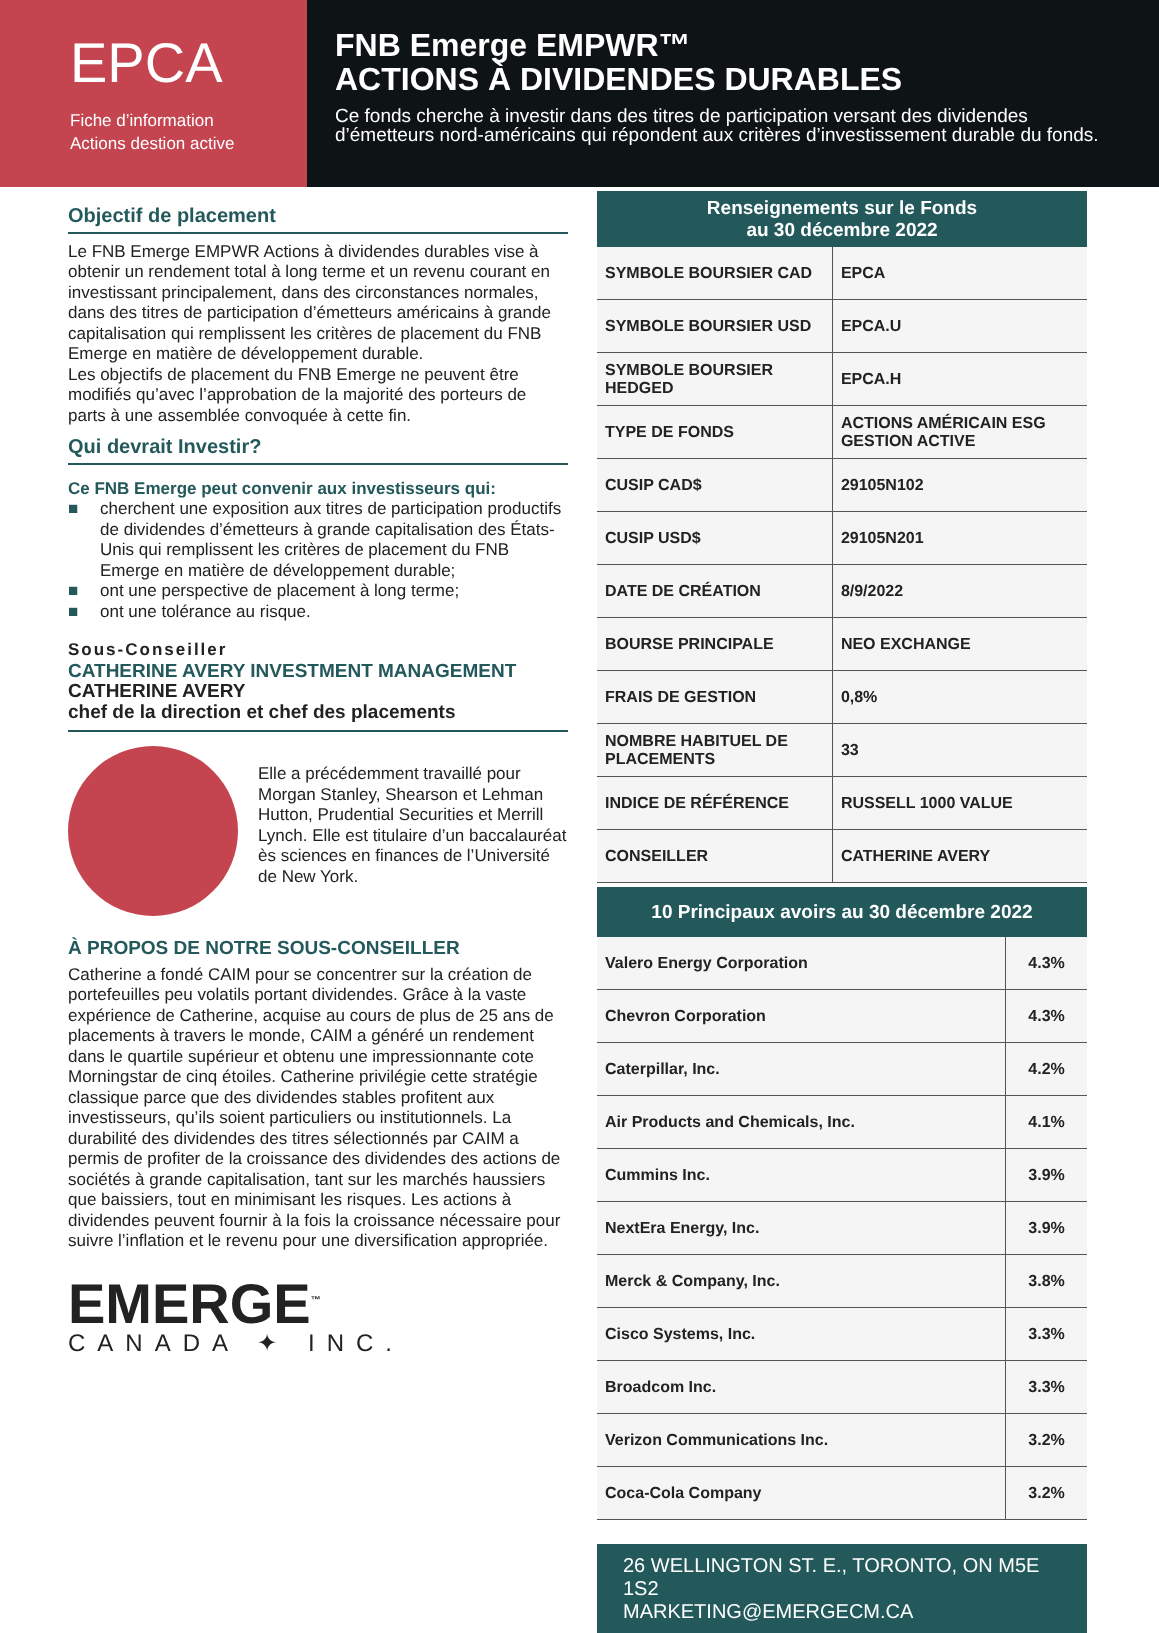EPCA
Fiche d’information
Actions destion active
FNB Emerge EMPWR™
ACTIONS À DIVIDENDES DURABLES
Ce fonds cherche à investir dans des titres de participation versant des dividendes d’émetteurs nord-américains qui répondent aux critères d’investissement durable du fonds.
Objectif de placement
Le FNB Emerge EMPWR Actions à dividendes durables vise à obtenir un rendement total à long terme et un revenu courant en investissant principalement, dans des circonstances normales, dans des titres de participation d’émetteurs américains à grande capitalisation qui remplissent les critères de placement du FNB Emerge en matière de développement durable.
Les objectifs de placement du FNB Emerge ne peuvent être modifiés qu’avec l’approbation de la majorité des porteurs de parts à une assemblée convoquée à cette fin.
Qui devrait Investir?
Ce FNB Emerge peut convenir aux investisseurs qui:
■ cherchent une exposition aux titres de participation productifs de dividendes d’émetteurs à grande capitalisation des États-Unis qui remplissent les critères de placement du FNB Emerge en matière de développement durable;
■ ont une perspective de placement à long terme;
■ ont une tolérance au risque.
Sous-Conseiller
CATHERINE AVERY INVESTMENT MANAGEMENT
CATHERINE AVERY
chef de la direction et chef des placements
Elle a précédemment travaillé pour Morgan Stanley, Shearson et Lehman Hutton, Prudential Securities et Merrill Lynch. Elle est titulaire d’un baccalauréat ès sciences en finances de l’Université de New York.
À PROPOS DE NOTRE SOUS-CONSEILLER
Catherine a fondé CAIM pour se concentrer sur la création de portefeuilles peu volatils portant dividendes. Grâce à la vaste expérience de Catherine, acquise au cours de plus de 25 ans de placements à travers le monde, CAIM a généré un rendement dans le quartile supérieur et obtenu une impressionnante cote Morningstar de cinq étoiles. Catherine privilégie cette stratégie classique parce que des dividendes stables profitent aux investisseurs, qu’ils soient particuliers ou institutionnels. La durabilité des dividendes des titres sélectionnés par CAIM a permis de profiter de la croissance des dividendes des actions de sociétés à grande capitalisation, tant sur les marchés haussiers que baissiers, tout en minimisant les risques. Les actions à dividendes peuvent fournir à la fois la croissance nécessaire pour suivre l’inflation et le revenu pour une diversification appropriée.
EMERGE<sup>™</sup>
CANADA ✦ INC.
| Renseignements sur le Fonds au 30 décembre 2022 | |
| --- | --- |
| SYMBOLE BOURSIER CAD | EPCA |
| SYMBOLE BOURSIER USD | EPCA.U |
| SYMBOLE BOURSIER HEDGED | EPCA.H |
| TYPE DE FONDS | ACTIONS AMÉRICAIN ESG GESTION ACTIVE |
| CUSIP CAD$ | 29105N102 |
| CUSIP USD$ | 29105N201 |
| DATE DE CRÉATION | 8/9/2022 |
| BOURSE PRINCIPALE | NEO EXCHANGE |
| FRAIS DE GESTION | 0,8% |
| NOMBRE HABITUEL DE PLACEMENTS | 33 |
| INDICE DE RÉFÉRENCE | RUSSELL 1000 VALUE |
| CONSEILLER | CATHERINE AVERY |
| 10 Principaux avoirs au 30 décembre 2022 | |
| --- | --- |
| Valero Energy Corporation | 4.3% |
| Chevron Corporation | 4.3% |
| Caterpillar, Inc. | 4.2% |
| Air Products and Chemicals, Inc. | 4.1% |
| Cummins Inc. | 3.9% |
| NextEra Energy, Inc. | 3.9% |
| Merck & Company, Inc. | 3.8% |
| Cisco Systems, Inc. | 3.3% |
| Broadcom Inc. | 3.3% |
| Verizon Communications Inc. | 3.2% |
| Coca-Cola Company | 3.2% |
26 WELLINGTON ST. E., TORONTO, ON M5E 1S2
MARKETING@EMERGECM.CA